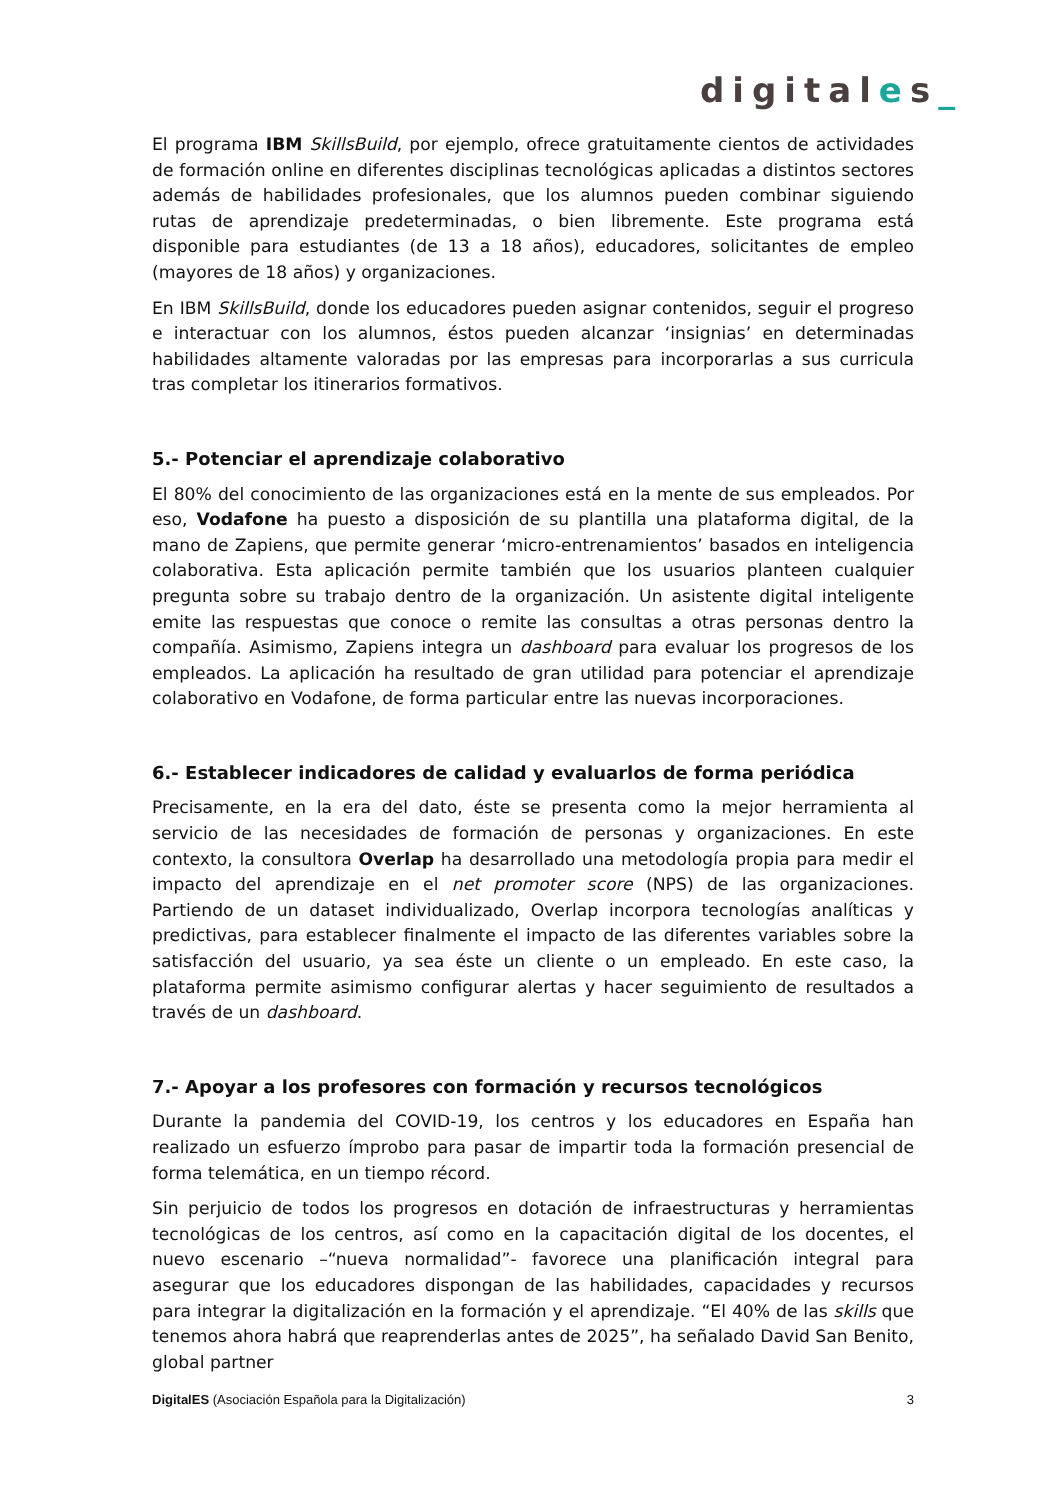digitales_
El programa IBM SkillsBuild, por ejemplo, ofrece gratuitamente cientos de actividades de formación online en diferentes disciplinas tecnológicas aplicadas a distintos sectores además de habilidades profesionales, que los alumnos pueden combinar siguiendo rutas de aprendizaje predeterminadas, o bien libremente. Este programa está disponible para estudiantes (de 13 a 18 años), educadores, solicitantes de empleo (mayores de 18 años) y organizaciones.
En IBM SkillsBuild, donde los educadores pueden asignar contenidos, seguir el progreso e interactuar con los alumnos, éstos pueden alcanzar ‘insignias’ en determinadas habilidades altamente valoradas por las empresas para incorporarlas a sus curricula tras completar los itinerarios formativos.
5.- Potenciar el aprendizaje colaborativo
El 80% del conocimiento de las organizaciones está en la mente de sus empleados. Por eso, Vodafone ha puesto a disposición de su plantilla una plataforma digital, de la mano de Zapiens, que permite generar ‘micro-entrenamientos’ basados en inteligencia colaborativa. Esta aplicación permite también que los usuarios planteen cualquier pregunta sobre su trabajo dentro de la organización. Un asistente digital inteligente emite las respuestas que conoce o remite las consultas a otras personas dentro la compañía. Asimismo, Zapiens integra un dashboard para evaluar los progresos de los empleados. La aplicación ha resultado de gran utilidad para potenciar el aprendizaje colaborativo en Vodafone, de forma particular entre las nuevas incorporaciones.
6.- Establecer indicadores de calidad y evaluarlos de forma periódica
Precisamente, en la era del dato, éste se presenta como la mejor herramienta al servicio de las necesidades de formación de personas y organizaciones. En este contexto, la consultora Overlap ha desarrollado una metodología propia para medir el impacto del aprendizaje en el net promoter score (NPS) de las organizaciones. Partiendo de un dataset individualizado, Overlap incorpora tecnologías analíticas y predictivas, para establecer finalmente el impacto de las diferentes variables sobre la satisfacción del usuario, ya sea éste un cliente o un empleado. En este caso, la plataforma permite asimismo configurar alertas y hacer seguimiento de resultados a través de un dashboard.
7.- Apoyar a los profesores con formación y recursos tecnológicos
Durante la pandemia del COVID-19, los centros y los educadores en España han realizado un esfuerzo ímprobo para pasar de impartir toda la formación presencial de forma telemática, en un tiempo récord.
Sin perjuicio de todos los progresos en dotación de infraestructuras y herramientas tecnológicas de los centros, así como en la capacitación digital de los docentes, el nuevo escenario –“nueva normalidad”- favorece una planificación integral para asegurar que los educadores dispongan de las habilidades, capacidades y recursos para integrar la digitalización en la formación y el aprendizaje. “El 40% de las skills que tenemos ahora habrá que reaprenderlas antes de 2025”, ha señalado David San Benito, global partner
DigitalES (Asociación Española para la Digitalización) 3